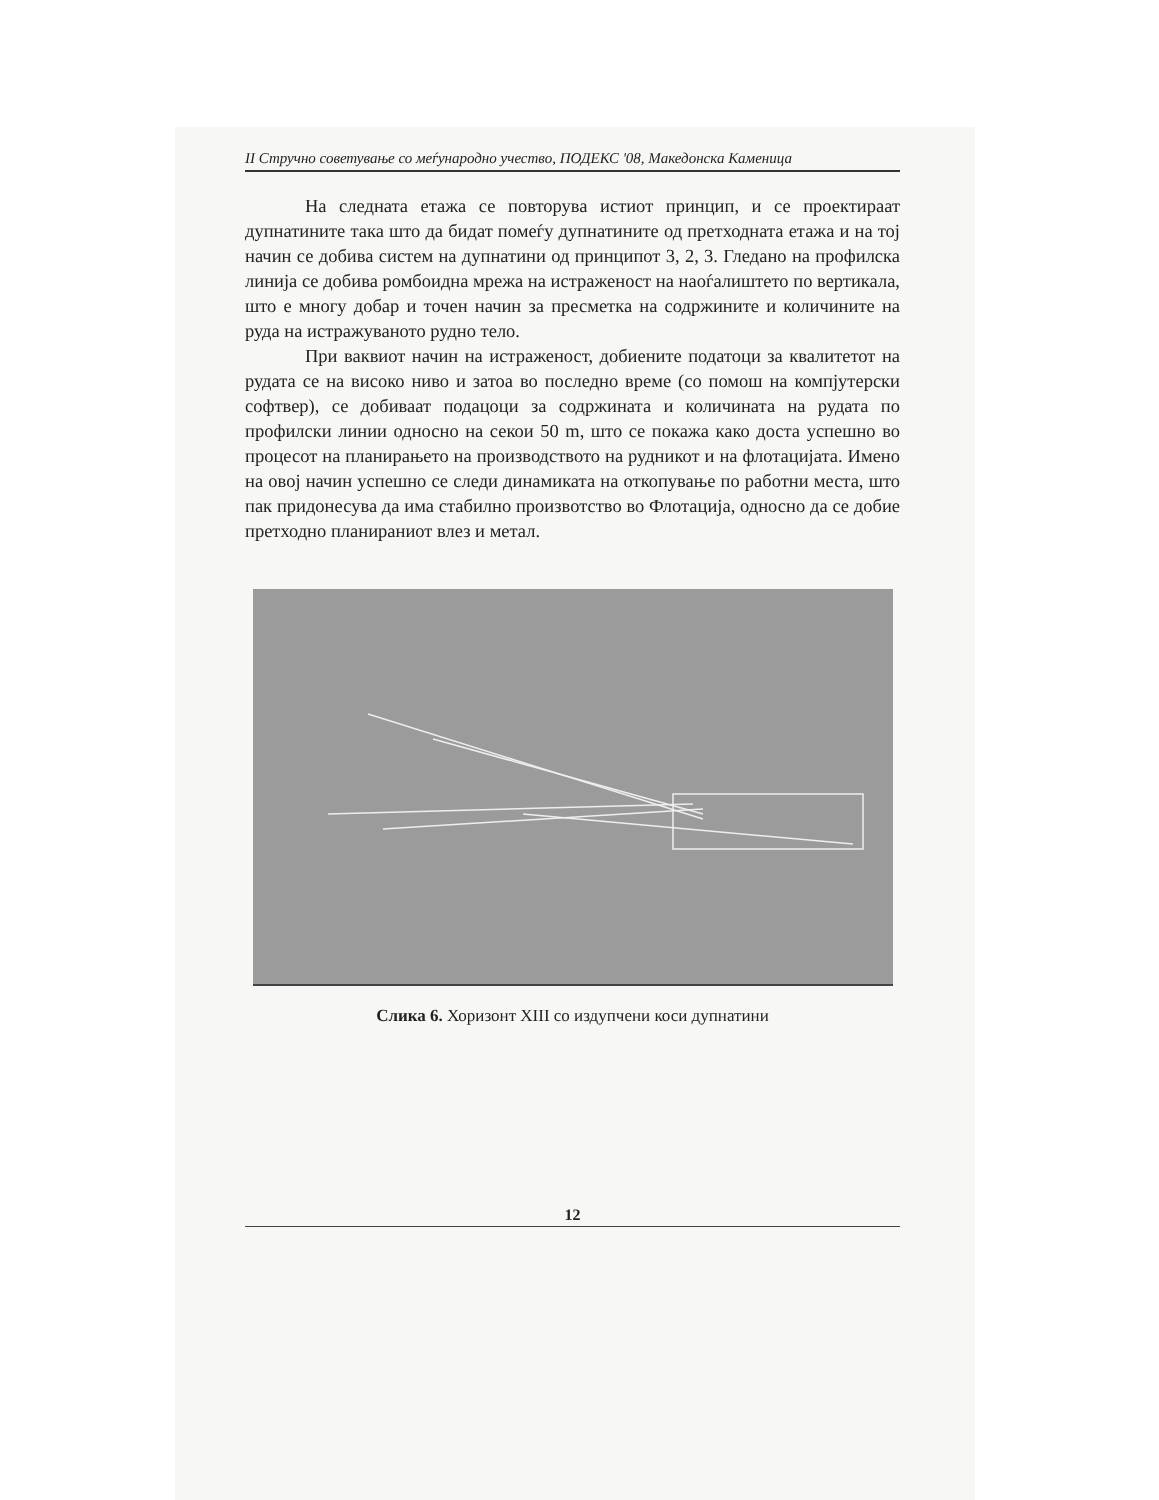II Стручно советување со меѓународно учество, ПОДЕКС '08, Македонска Каменица
На следната етажа се повторува истиот принцип, и се проектираат дупнатините така што да бидат помеѓу дупнатините од претходната етажа и на тој начин се добива систем на дупнатини од принципот 3, 2, 3. Гледано на профилска линија се добива ромбоидна мрежа на истраженост на наоѓалиштето по вертикала, што е многу добар и точен начин за пресметка на содржините и количините на руда на истражуваното рудно тело.
При ваквиот начин на истраженост, добиените податоци за квалитетот на рудата се на високо ниво и затоа во последно време (со помош на компјутерски софтвер), се добиваат подацоци за содржината и количината на рудата по профилски линии односно на секои 50 m, што се покажа како доста успешно во процесот на планирањето на производството на рудникот и на флотацијата. Имено на овој начин успешно се следи динамиката на откопување по работни места, што пак придонесува да има стабилно произвотство во Флотација, односно да се добие претходно планираниот влез и метал.
Слика 6. Хоризонт XIII со издупчени коси дупнатини
12